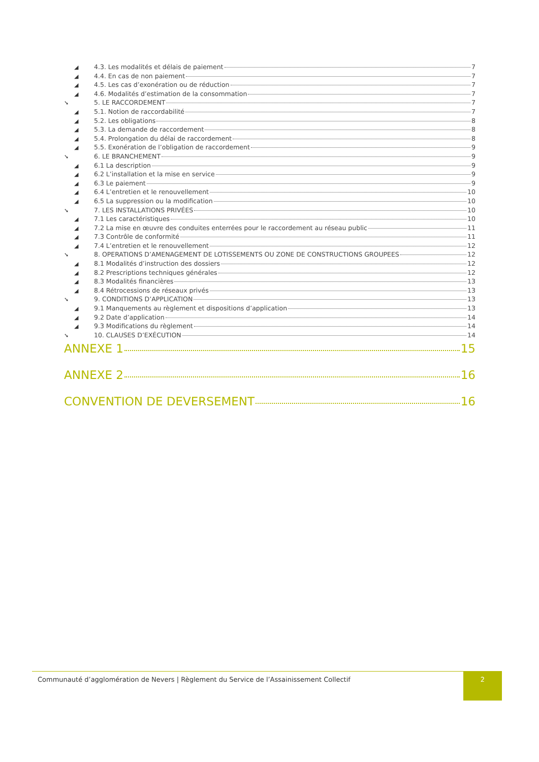◢ 4.3. Les modalités et délais de paiement 7
◢ 4.4. En cas de non paiement 7
◢ 4.5. Les cas d’exonération ou de réduction 7
◢ 4.6. Modalités d’estimation de la consommation 7
➘ 5. LE RACCORDEMENT 7
◢ 5.1. Notion de raccordabilité 7
◢ 5.2. Les obligations 8
◢ 5.3. La demande de raccordement 8
◢ 5.4. Prolongation du délai de raccordement 8
◢ 5.5. Exonération de l’obligation de raccordement 9
➘ 6. LE BRANCHEMENT 9
◢ 6.1 La description 9
◢ 6.2 L’installation et la mise en service 9
◢ 6.3 Le paiement 9
◢ 6.4 L’entretien et le renouvellement 10
◢ 6.5 La suppression ou la modification 10
➘ 7. LES INSTALLATIONS PRIVÉES 10
◢ 7.1 Les caractéristiques 10
◢ 7.2 La mise en œuvre des conduites enterrées pour le raccordement au réseau public 11
◢ 7.3 Contrôle de conformité 11
◢ 7.4 L’entretien et le renouvellement 12
➘ 8. OPERATIONS D’AMENAGEMENT DE LOTISSEMENTS OU ZONE DE CONSTRUCTIONS GROUPEES 12
◢ 8.1 Modalités d’instruction des dossiers 12
◢ 8.2 Prescriptions techniques générales 12
◢ 8.3 Modalités financières 13
◢ 8.4 Rétrocessions de réseaux privés 13
➘ 9. CONDITIONS D’APPLICATION 13
◢ 9.1 Manquements au règlement et dispositions d’application 13
◢ 9.2 Date d’application 14
◢ 9.3 Modifications du règlement 14
➘ 10. CLAUSES D’EXÉCUTION 14
ANNEXE 1 15
ANNEXE 2 16
CONVENTION DE DEVERSEMENT 16
Communauté d’agglomération de Nevers | Règlement du Service de l’Assainissement Collectif
2